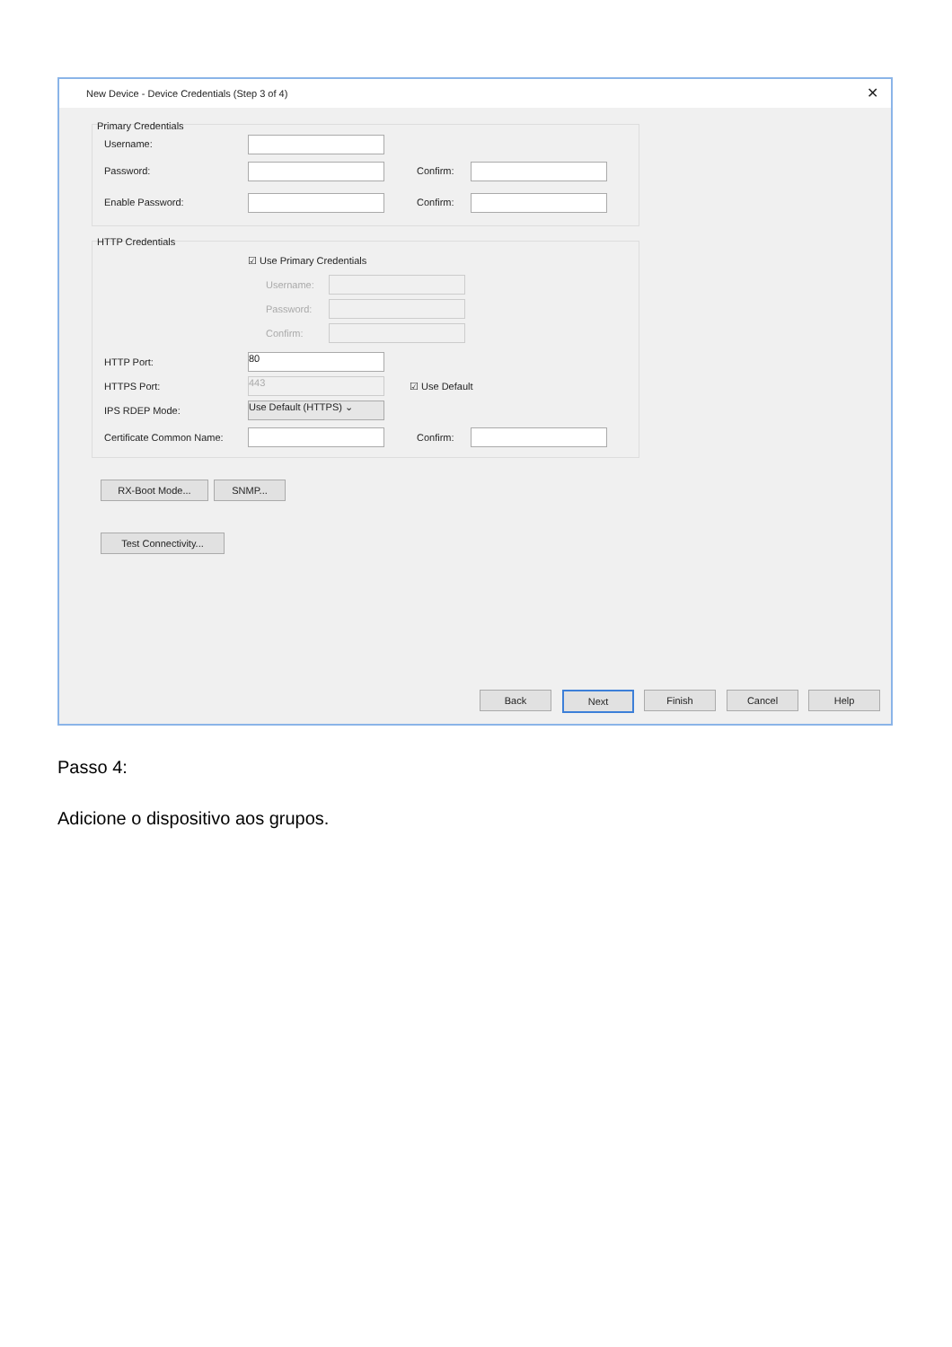New Device - Device Credentials (Step 3 of 4) ✕
Primary Credentials
Username:
Password: Confirm:
Enable Password: Confirm:
HTTP Credentials
☑ Use Primary Credentials
Username:
Password:
Confirm:
HTTP Port: 80
HTTPS Port: 443 ☑ Use Default
IPS RDEP Mode: Use Default (HTTPS) ⌄
Certificate Common Name: Confirm:
RX-Boot Mode... SNMP...
Test Connectivity...
Back Next Finish Cancel Help
Passo 4:
Adicione o dispositivo aos grupos.